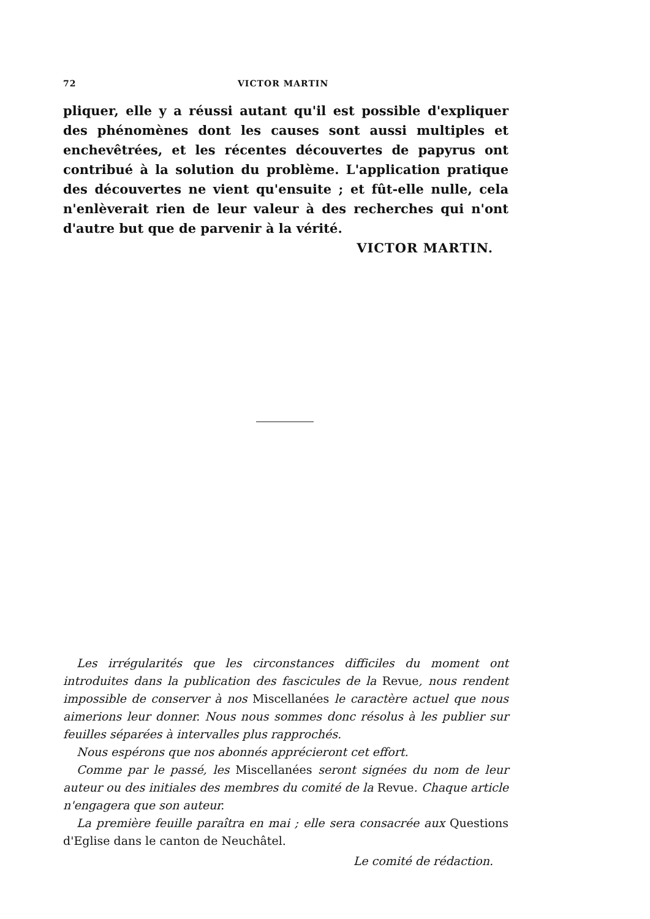72 VICTOR MARTIN
pliquer, elle y a réussi autant qu'il est possible d'expliquer des phénomènes dont les causes sont aussi multiples et enchevêtrées, et les récentes découvertes de papyrus ont contribué à la solution du problème. L'application pratique des découvertes ne vient qu'ensuite ; et fût-elle nulle, cela n'enlèverait rien de leur valeur à des recherches qui n'ont d'autre but que de parvenir à la vérité.
VICTOR MARTIN.
Les irrégularités que les circonstances difficiles du moment ont introduites dans la publication des fascicules de la Revue, nous rendent impossible de conserver à nos Miscellanées le caractère actuel que nous aimerions leur donner. Nous nous sommes donc résolus à les publier sur feuilles séparées à intervalles plus rapprochés.
Nous espérons que nos abonnés apprécieront cet effort.
Comme par le passé, les Miscellanées seront signées du nom de leur auteur ou des initiales des membres du comité de la Revue. Chaque article n'engagera que son auteur.
La première feuille paraîtra en mai ; elle sera consacrée aux Questions d'Eglise dans le canton de Neuchâtel.
Le comité de rédaction.